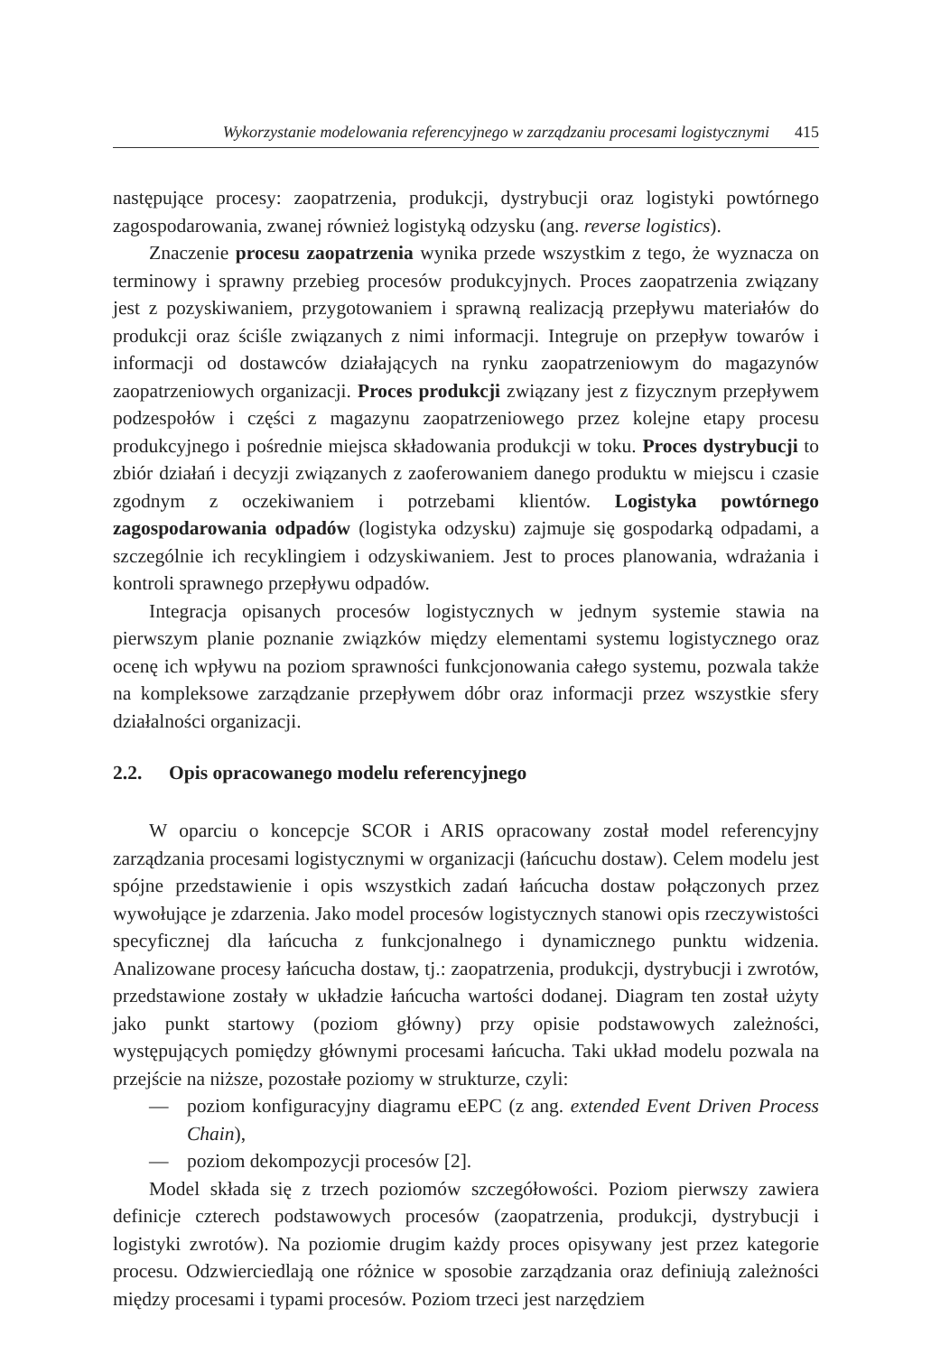Wykorzystanie modelowania referencyjnego w zarządzaniu procesami logistycznymi 415
następujące procesy: zaopatrzenia, produkcji, dystrybucji oraz logistyki powtórnego zagospodarowania, zwanej również logistyką odzysku (ang. reverse logistics).
Znaczenie procesu zaopatrzenia wynika przede wszystkim z tego, że wyznacza on terminowy i sprawny przebieg procesów produkcyjnych. Proces zaopatrzenia związany jest z pozyskiwaniem, przygotowaniem i sprawną realizacją przepływu materiałów do produkcji oraz ściśle związanych z nimi informacji. Integruje on przepływ towarów i informacji od dostawców działających na rynku zaopatrzeniowym do magazynów zaopatrzeniowych organizacji. Proces produkcji związany jest z fizycznym przepływem podzespołów i części z magazynu zaopatrzeniowego przez kolejne etapy procesu produkcyjnego i pośrednie miejsca składowania produkcji w toku. Proces dystrybucji to zbiór działań i decyzji związanych z zaoferowaniem danego produktu w miejscu i czasie zgodnym z oczekiwaniem i potrzebami klientów. Logistyka powtórnego zagospodarowania odpadów (logistyka odzysku) zajmuje się gospodarką odpadami, a szczególnie ich recyklingiem i odzyskiwaniem. Jest to proces planowania, wdrażania i kontroli sprawnego przepływu odpadów.
Integracja opisanych procesów logistycznych w jednym systemie stawia na pierwszym planie poznanie związków między elementami systemu logistycznego oraz ocenę ich wpływu na poziom sprawności funkcjonowania całego systemu, pozwala także na kompleksowe zarządzanie przepływem dóbr oraz informacji przez wszystkie sfery działalności organizacji.
2.2. Opis opracowanego modelu referencyjnego
W oparciu o koncepcje SCOR i ARIS opracowany został model referencyjny zarządzania procesami logistycznymi w organizacji (łańcuchu dostaw). Celem modelu jest spójne przedstawienie i opis wszystkich zadań łańcucha dostaw połączonych przez wywołujące je zdarzenia. Jako model procesów logistycznych stanowi opis rzeczywistości specyficznej dla łańcucha z funkcjonalnego i dynamicznego punktu widzenia. Analizowane procesy łańcucha dostaw, tj.: zaopatrzenia, produkcji, dystrybucji i zwrotów, przedstawione zostały w układzie łańcucha wartości dodanej. Diagram ten został użyty jako punkt startowy (poziom główny) przy opisie podstawowych zależności, występujących pomiędzy głównymi procesami łańcucha. Taki układ modelu pozwala na przejście na niższe, pozostałe poziomy w strukturze, czyli:
— poziom konfiguracyjny diagramu eEPC (z ang. extended Event Driven Process Chain),
— poziom dekompozycji procesów [2].
Model składa się z trzech poziomów szczegółowości. Poziom pierwszy zawiera definicje czterech podstawowych procesów (zaopatrzenia, produkcji, dystrybucji i logistyki zwrotów). Na poziomie drugim każdy proces opisywany jest przez kategorie procesu. Odzwierciedlają one różnice w sposobie zarządzania oraz definiują zależności między procesami i typami procesów. Poziom trzeci jest narzędziem